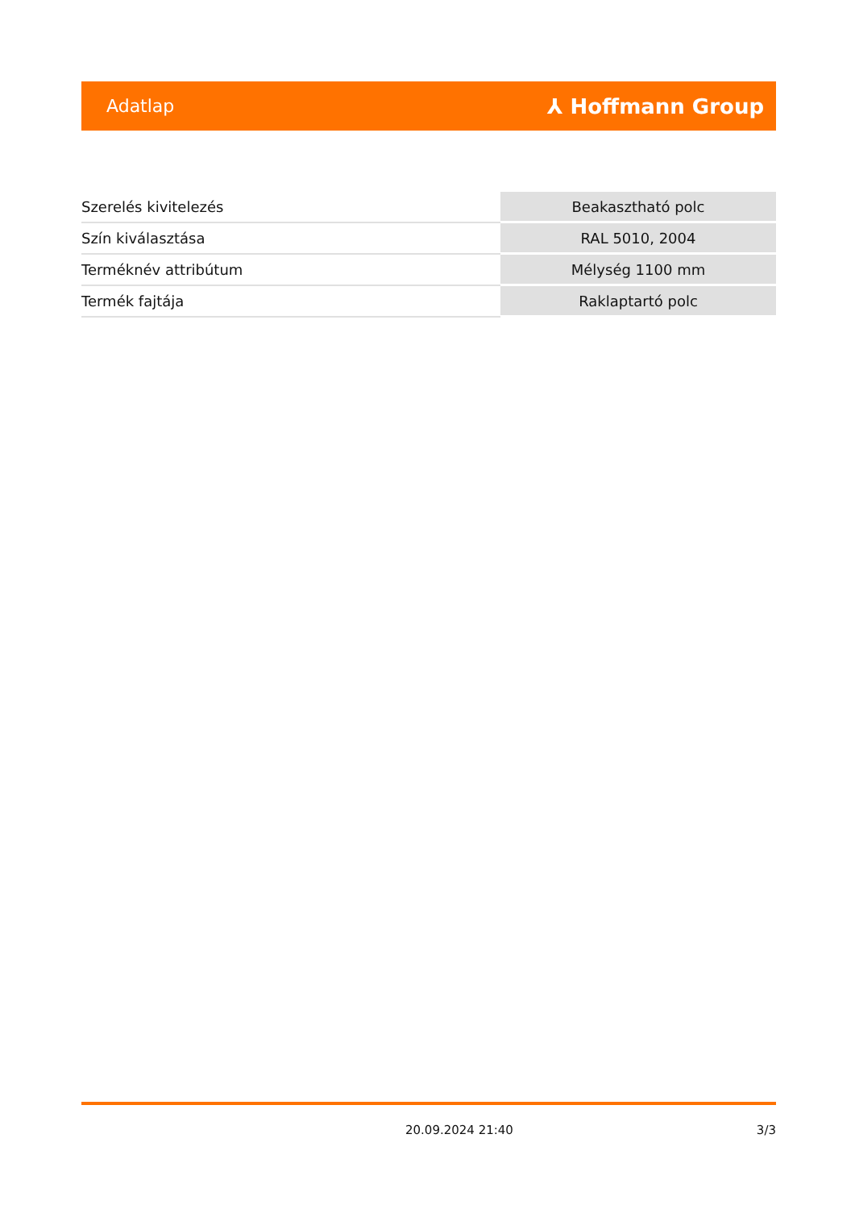Adatlap ⅄ Hoffmann Group
| Szerelés kivitelezés | Beakasztható polc |
| Szín kiválasztása | RAL 5010, 2004 |
| Terméknév attribútum | Mélység 1100 mm |
| Termék fajtája | Raklaptartó polc |
20.09.2024 21:40 3/3